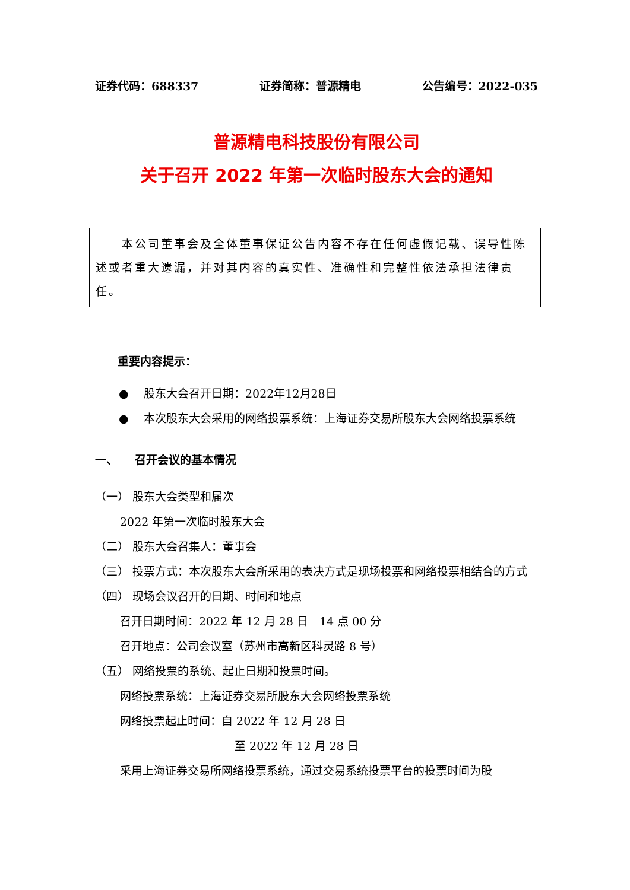证券代码：688337 证券简称：普源精电 公告编号：2022-035
普源精电科技股份有限公司
关于召开 2022 年第一次临时股东大会的通知
　　本公司董事会及全体董事保证公告内容不存在任何虚假记载、误导性陈述或者重大遗漏，并对其内容的真实性、准确性和完整性依法承担法律责任。
重要内容提示：
● 股东大会召开日期：2022年12月28日
● 本次股东大会采用的网络投票系统：上海证券交易所股东大会网络投票系统
一、　　召开会议的基本情况
（一） 股东大会类型和届次
2022 年第一次临时股东大会
（二） 股东大会召集人：董事会
（三） 投票方式：本次股东大会所采用的表决方式是现场投票和网络投票相结合的方式
（四） 现场会议召开的日期、时间和地点
召开日期时间：2022 年 12 月 28 日　14 点 00 分
召开地点：公司会议室（苏州市高新区科灵路 8 号）
（五） 网络投票的系统、起止日期和投票时间。
网络投票系统：上海证券交易所股东大会网络投票系统
网络投票起止时间：自 2022 年 12 月 28 日
至 2022 年 12 月 28 日
采用上海证券交易所网络投票系统，通过交易系统投票平台的投票时间为股